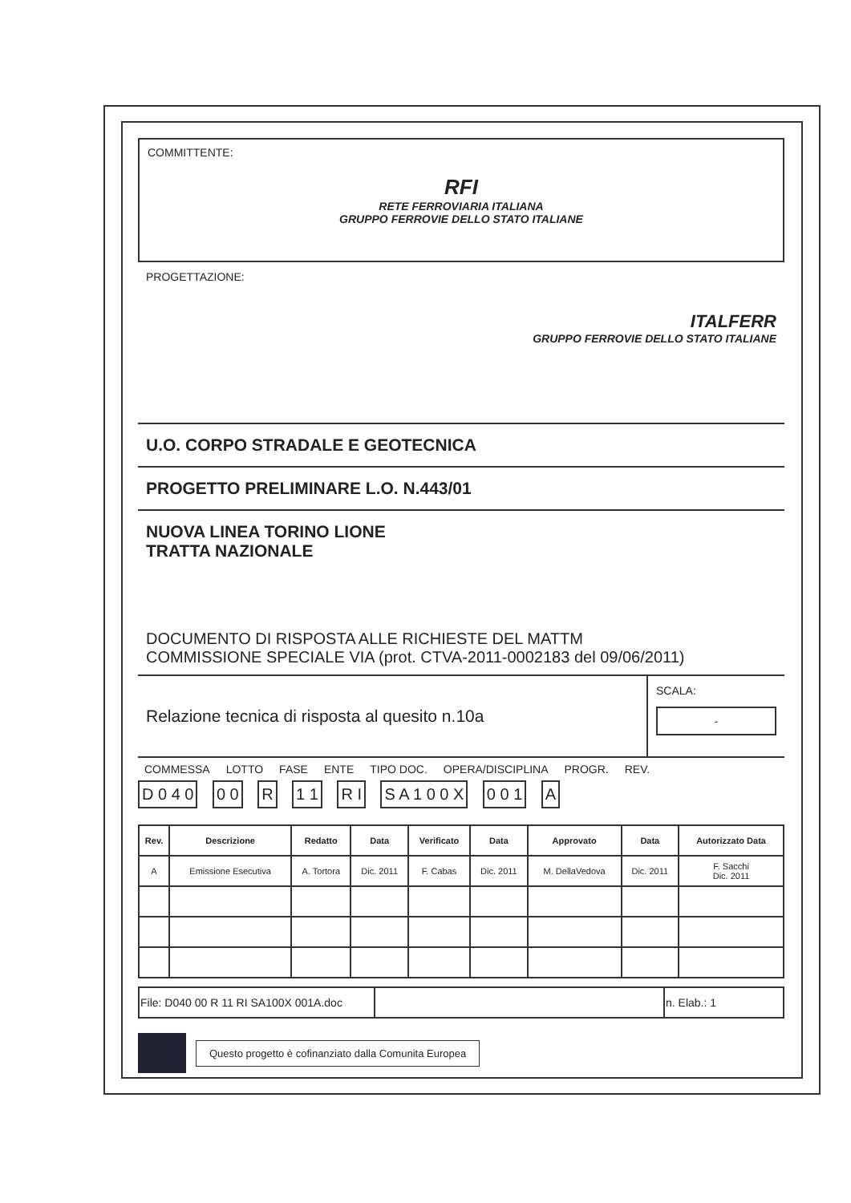COMMITTENTE:
RFI
RETE FERROVIARIA ITALIANA
GRUPPO FERROVIE DELLO STATO ITALIANE
PROGETTAZIONE:
ITALFERR
GRUPPO FERROVIE DELLO STATO ITALIANE
U.O. CORPO STRADALE E GEOTECNICA
PROGETTO PRELIMINARE L.O. N.443/01
NUOVA LINEA TORINO LIONE
TRATTA NAZIONALE
DOCUMENTO DI RISPOSTA ALLE RICHIESTE DEL MATTM
COMMISSIONE SPECIALE VIA (prot. CTVA-2011-0002183 del 09/06/2011)
Relazione tecnica di risposta al quesito n.10a
SCALA:
-
COMMESSA LOTTO FASE ENTE TIPO DOC. OPERA/DISCIPLINA PROGR. REV.
D 0 4 0 0 0 R 1 1 R I S A 1 0 0 X 0 0 1 A
| Rev. | Descrizione | Redatto | Data | Verificato | Data | Approvato | Data | Autorizzato Data |
| --- | --- | --- | --- | --- | --- | --- | --- | --- |
| A | Emissione Esecutiva | A. Tortora | Dic. 2011 | F. Cabas | Dic. 2011 | M. DellaVedova | Dic. 2011 | F. Sacchi Dic. 2011 |
| File: D040 00 R 11 RI SA100X 001A.doc | | n. Elab.: 1 |
Questo progetto è cofinanziato dalla Comunita Europea